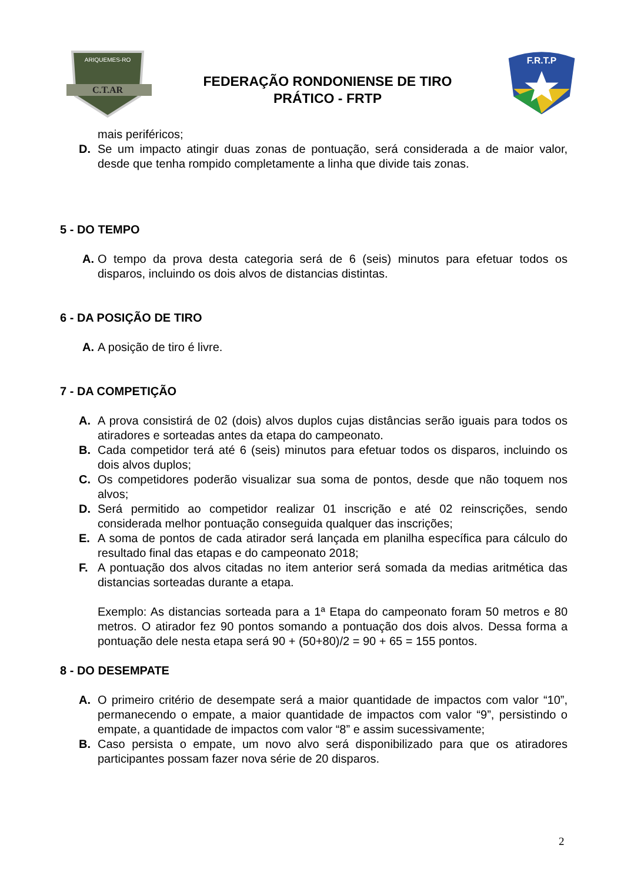C.T.AR
ARIQUEMES-RO
FEDERAÇÃO RONDONIENSE DE TIRO
PRÁTICO - FRTP
F.R.T.P
mais periféricos;
D. Se um impacto atingir duas zonas de pontuação, será considerada a de maior valor, desde que tenha rompido completamente a linha que divide tais zonas.
5 - DO TEMPO
A. O tempo da prova desta categoria será de 6 (seis) minutos para efetuar todos os disparos, incluindo os dois alvos de distancias distintas.
6 - DA POSIÇÃO DE TIRO
A. A posição de tiro é livre.
7 - DA COMPETIÇÃO
A. A prova consistirá de 02 (dois) alvos duplos cujas distâncias serão iguais para todos os atiradores e sorteadas antes da etapa do campeonato.
B. Cada competidor terá até 6 (seis) minutos para efetuar todos os disparos, incluindo os dois alvos duplos;
C. Os competidores poderão visualizar sua soma de pontos, desde que não toquem nos alvos;
D. Será permitido ao competidor realizar 01 inscrição e até 02 reinscrições, sendo considerada melhor pontuação conseguida qualquer das inscrições;
E. A soma de pontos de cada atirador será lançada em planilha específica para cálculo do resultado final das etapas e do campeonato 2018;
F. A pontuação dos alvos citadas no item anterior será somada da medias aritmética das distancias sorteadas durante a etapa.
Exemplo: As distancias sorteada para a 1ª Etapa do campeonato foram 50 metros e 80 metros. O atirador fez 90 pontos somando a pontuação dos dois alvos. Dessa forma a pontuação dele nesta etapa será 90 + (50+80)/2 = 90 + 65 = 155 pontos.
8 - DO DESEMPATE
A. O primeiro critério de desempate será a maior quantidade de impactos com valor “10”, permanecendo o empate, a maior quantidade de impactos com valor “9”, persistindo o empate, a quantidade de impactos com valor “8” e assim sucessivamente;
B. Caso persista o empate, um novo alvo será disponibilizado para que os atiradores participantes possam fazer nova série de 20 disparos.
2